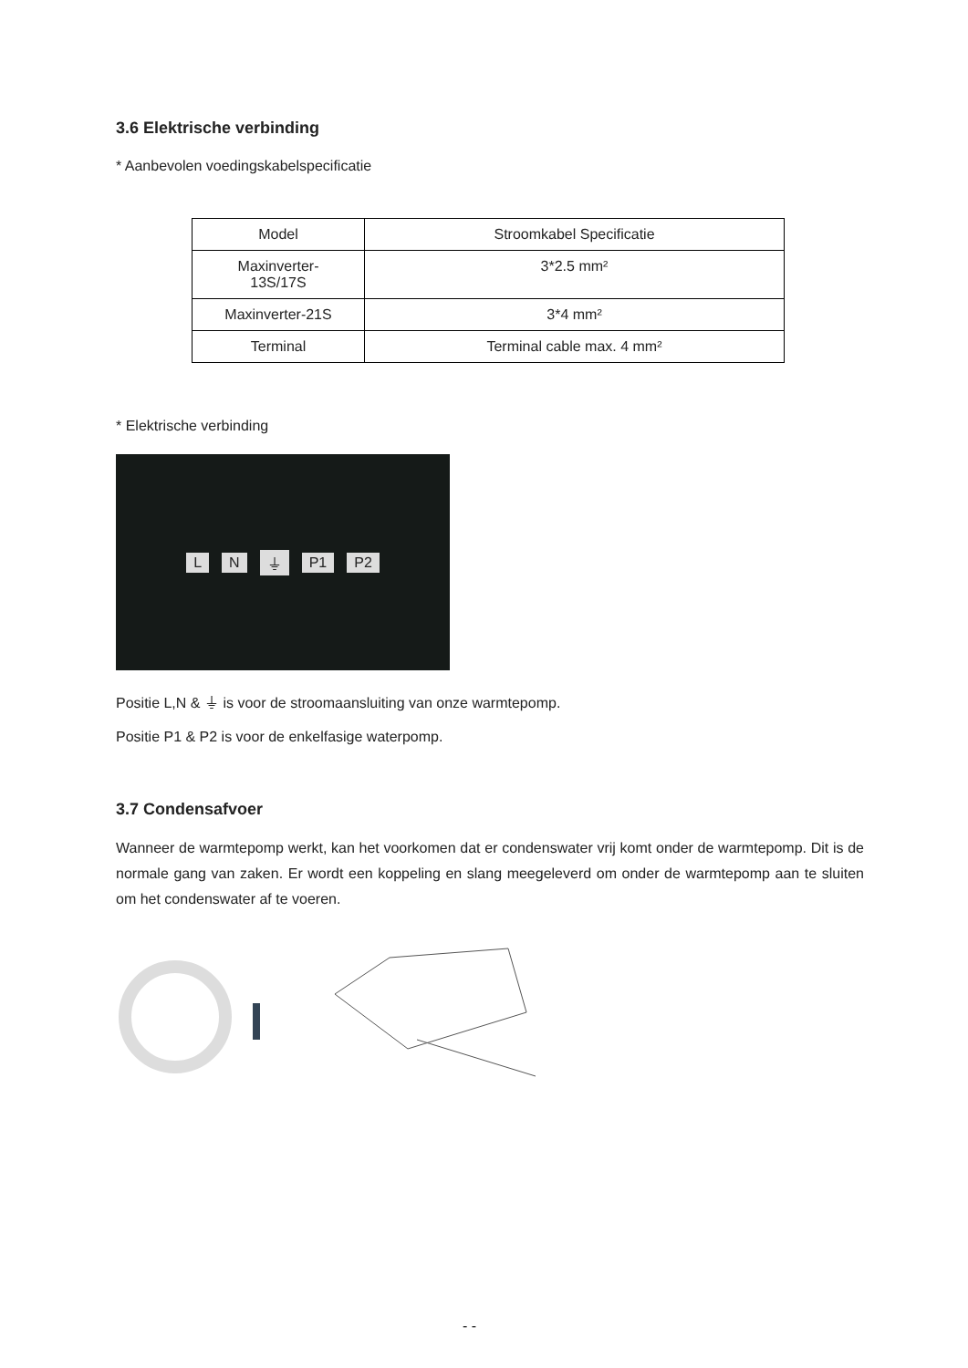3.6 Elektrische verbinding
* Aanbevolen voedingskabelspecificatie
| Model | Stroomkabel Specificatie |
| Maxinverter- 13S/17S | 3*2.5 mm² |
| Maxinverter-21S | 3*4 mm² |
| Terminal | Terminal cable max. 4 mm² |
* Elektrische verbinding
L N ⏚ P1 P2
Positie L,N & ⏚ is voor de stroomaansluiting van onze warmtepomp.
Positie P1 & P2 is voor de enkelfasige waterpomp.
3.7 Condensafvoer
Wanneer de warmtepomp werkt, kan het voorkomen dat er condenswater vrij komt onder de warmtepomp. Dit is de normale gang van zaken. Er wordt een koppeling en slang meegeleverd om onder de warmtepomp aan te sluiten om het condenswater af te voeren.
- -